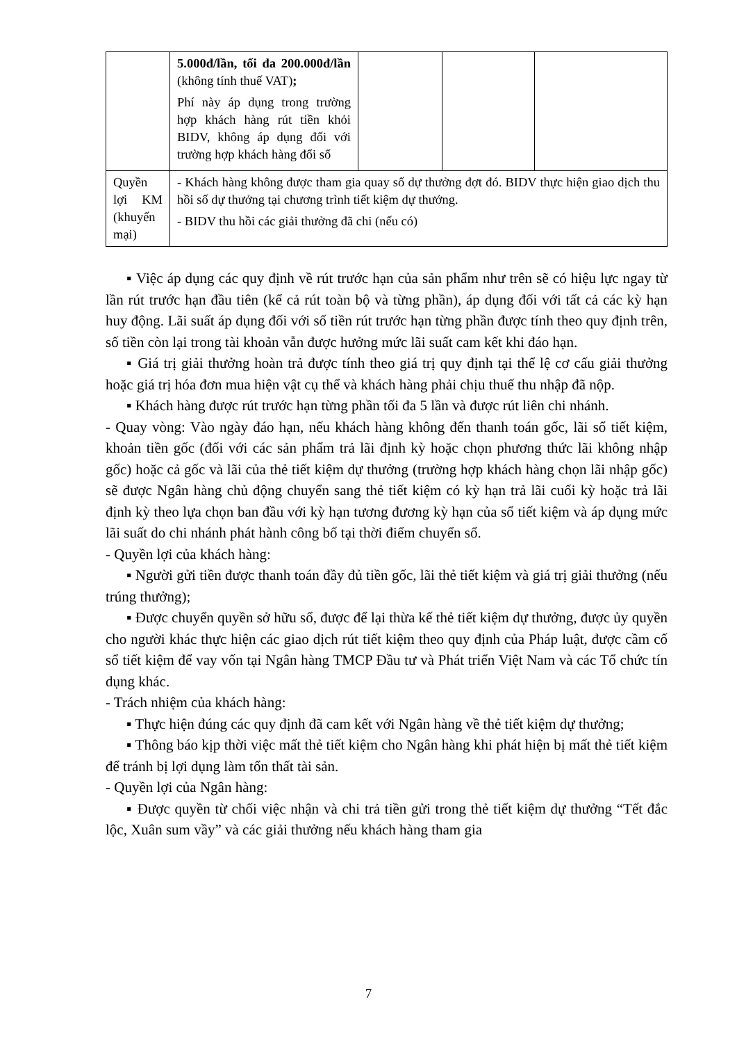| | 5.000đ/lần, tối đa 200.000đ/lần (không tính thuế VAT) ; Phí này áp dụng trong trường hợp khách hàng rút tiền khỏi BIDV, không áp dụng đối với trường hợp khách hàng đổi sổ | | | |
| Quyền lợi KM (khuyến mại) | - Khách hàng không được tham gia quay số dự thưởng đợt đó. BIDV thực hiện giao dịch thu hồi số dự thưởng tại chương trình tiết kiệm dự thưởng. - BIDV thu hồi các giải thưởng đã chi (nếu có) | | | |
▪ Việc áp dụng các quy định về rút trước hạn của sản phẩm như trên sẽ có hiệu lực ngay từ lần rút trước hạn đầu tiên (kể cả rút toàn bộ và từng phần), áp dụng đối với tất cả các kỳ hạn huy động. Lãi suất áp dụng đối với số tiền rút trước hạn từng phần được tính theo quy định trên, số tiền còn lại trong tài khoản vẫn được hưởng mức lãi suất cam kết khi đáo hạn.
▪ Giá trị giải thưởng hoàn trả được tính theo giá trị quy định tại thể lệ cơ cấu giải thưởng hoặc giá trị hóa đơn mua hiện vật cụ thể và khách hàng phải chịu thuế thu nhập đã nộp.
▪ Khách hàng được rút trước hạn từng phần tối đa 5 lần và được rút liên chi nhánh.
- Quay vòng: Vào ngày đáo hạn, nếu khách hàng không đến thanh toán gốc, lãi sổ tiết kiệm, khoản tiền gốc (đối với các sản phẩm trả lãi định kỳ hoặc chọn phương thức lãi không nhập gốc) hoặc cả gốc và lãi của thẻ tiết kiệm dự thưởng (trường hợp khách hàng chọn lãi nhập gốc) sẽ được Ngân hàng chủ động chuyển sang thẻ tiết kiệm có kỳ hạn trả lãi cuối kỳ hoặc trả lãi định kỳ theo lựa chọn ban đầu với kỳ hạn tương đương kỳ hạn của sổ tiết kiệm và áp dụng mức lãi suất do chi nhánh phát hành công bố tại thời điểm chuyển sổ.
- Quyền lợi của khách hàng:
▪ Người gửi tiền được thanh toán đầy đủ tiền gốc, lãi thẻ tiết kiệm và giá trị giải thưởng (nếu trúng thưởng);
▪ Được chuyển quyền sở hữu sổ, được để lại thừa kế thẻ tiết kiệm dự thưởng, được ủy quyền cho người khác thực hiện các giao dịch rút tiết kiệm theo quy định của Pháp luật, được cầm cố sổ tiết kiệm để vay vốn tại Ngân hàng TMCP Đầu tư và Phát triển Việt Nam và các Tổ chức tín dụng khác.
- Trách nhiệm của khách hàng:
▪ Thực hiện đúng các quy định đã cam kết với Ngân hàng về thẻ tiết kiệm dự thưởng;
▪ Thông báo kịp thời việc mất thẻ tiết kiệm cho Ngân hàng khi phát hiện bị mất thẻ tiết kiệm để tránh bị lợi dụng làm tổn thất tài sản.
- Quyền lợi của Ngân hàng:
▪ Được quyền từ chối việc nhận và chi trả tiền gửi trong thẻ tiết kiệm dự thưởng “Tết đắc lộc, Xuân sum vầy” và các giải thưởng nếu khách hàng tham gia
7